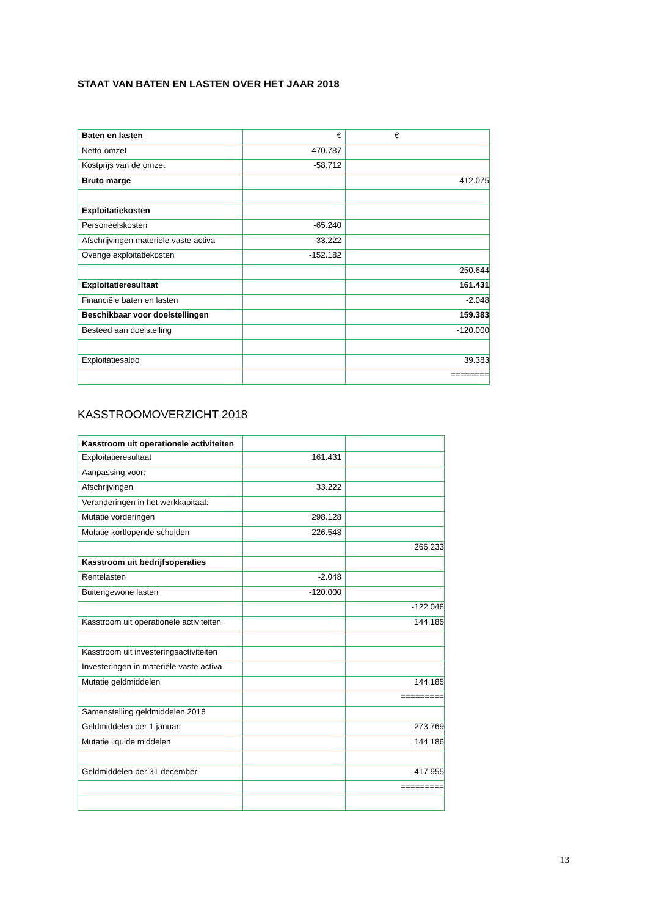STAAT VAN BATEN EN LASTEN OVER HET JAAR 2018
| Baten en lasten | € | € |
| Netto-omzet | 470.787 | |
| Kostprijs van de omzet | -58.712 | |
| Bruto marge | | 412.075 |
| Exploitatiekosten | | |
| Personeelskosten | -65.240 | |
| Afschrijvingen materiële vaste activa | -33.222 | |
| Overige exploitatiekosten | -152.182 | |
| | | -250.644 |
| Exploitatieresultaat | | 161.431 |
| Financiële baten en lasten | | -2.048 |
| Beschikbaar voor doelstellingen | | 159.383 |
| Besteed aan doelstelling | | -120.000 |
| Exploitatiesaldo | | 39.383 |
| | | ======== |
KASSTROOMOVERZICHT 2018
| Kasstroom uit operationele activiteiten | | |
| Exploitatieresultaat | 161.431 | |
| Aanpassing voor: | | |
| Afschrijvingen | 33.222 | |
| Veranderingen in het werkkapitaal: | | |
| Mutatie vorderingen | 298.128 | |
| Mutatie kortlopende schulden | -226.548 | |
| | | 266.233 |
| Kasstroom uit bedrijfsoperaties | | |
| Rentelasten | -2.048 | |
| Buitengewone lasten | -120.000 | |
| | | -122.048 |
| Kasstroom uit operationele activiteiten | | 144.185 |
| Kasstroom uit investeringsactiviteiten | | |
| Investeringen in materiële vaste activa | | - |
| Mutatie geldmiddelen | | 144.185 |
| | | ========= |
| Samenstelling geldmiddelen 2018 | | |
| Geldmiddelen per 1 januari | | 273.769 |
| Mutatie liquide middelen | | 144.186 |
| Geldmiddelen per 31 december | | 417.955 |
| | | ========= |
13